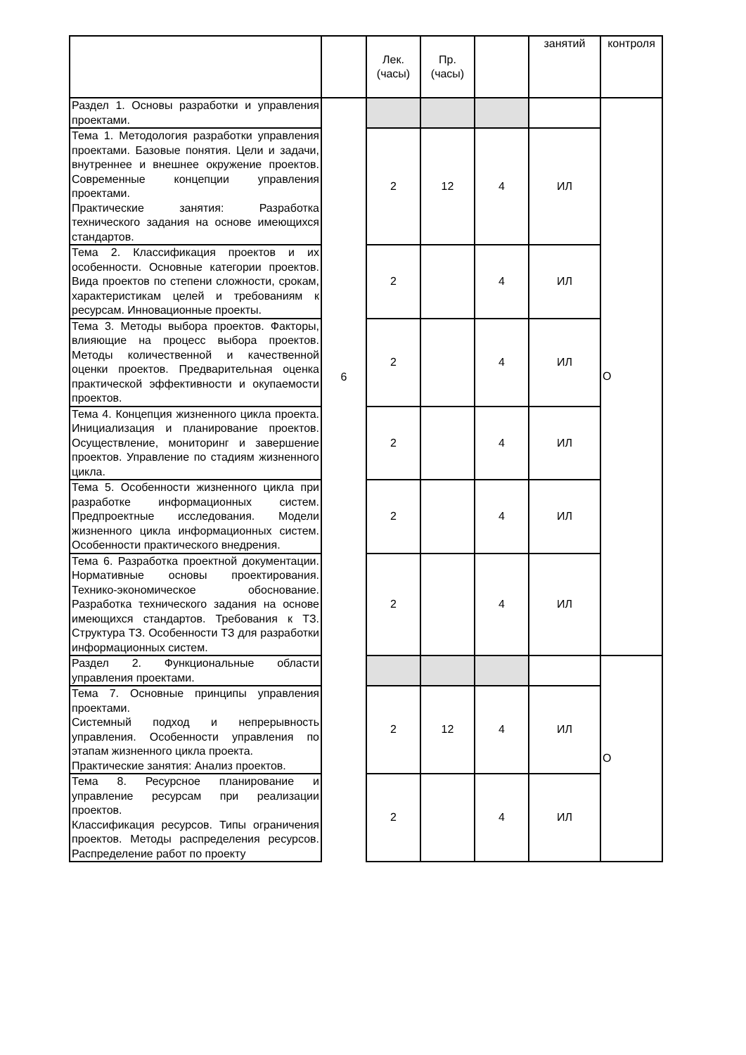| | | Лек. (часы) | Пр. (часы) | | занятий | контроля |
| Раздел 1. Основы разработки и управления проектами. | 6 | | | | | О |
| Тема 1. Методология разработки управления проектами. Базовые понятия. Цели и задачи, внутреннее и внешнее окружение проектов. Современные концепции управления проектами. Практические занятия: Разработка технического задания на основе имеющихся стандартов. | | 2 | 12 | 4 | ИЛ | |
| Тема 2. Классификация проектов и их особенности. Основные категории проектов. Вида проектов по степени сложности, срокам, характеристикам целей и требованиям к ресурсам. Инновационные проекты. | | 2 | | 4 | ИЛ | |
| Тема 3. Методы выбора проектов. Факторы, влияющие на процесс выбора проектов. Методы количественной и качественной оценки проектов. Предварительная оценка практической эффективности и окупаемости проектов. | | 2 | | 4 | ИЛ | |
| Тема 4. Концепция жизненного цикла проекта. Инициализация и планирование проектов. Осуществление, мониторинг и завершение проектов. Управление по стадиям жизненного цикла. | | 2 | | 4 | ИЛ | |
| Тема 5. Особенности жизненного цикла при разработке информационных систем. Предпроектные исследования. Модели жизненного цикла информационных систем. Особенности практического внедрения. | | 2 | | 4 | ИЛ | |
| Тема 6. Разработка проектной документации. Нормативные основы проектирования. Технико-экономическое обоснование. Разработка технического задания на основе имеющихся стандартов. Требования к ТЗ. Структура ТЗ. Особенности ТЗ для разработки информационных систем. | | 2 | | 4 | ИЛ | |
| Раздел 2. Функциональные области управления проектами. | | | | | | О |
| Тема 7. Основные принципы управления проектами. Системный подход и непрерывность управления. Особенности управления по этапам жизненного цикла проекта. Практические занятия: Анализ проектов. | | 2 | 12 | 4 | ИЛ | |
| Тема 8. Ресурсное планирование и управление ресурсам при реализации проектов. Классификация ресурсов. Типы ограничения проектов. Методы распределения ресурсов. Распределение работ по проекту | | 2 | | 4 | ИЛ | |